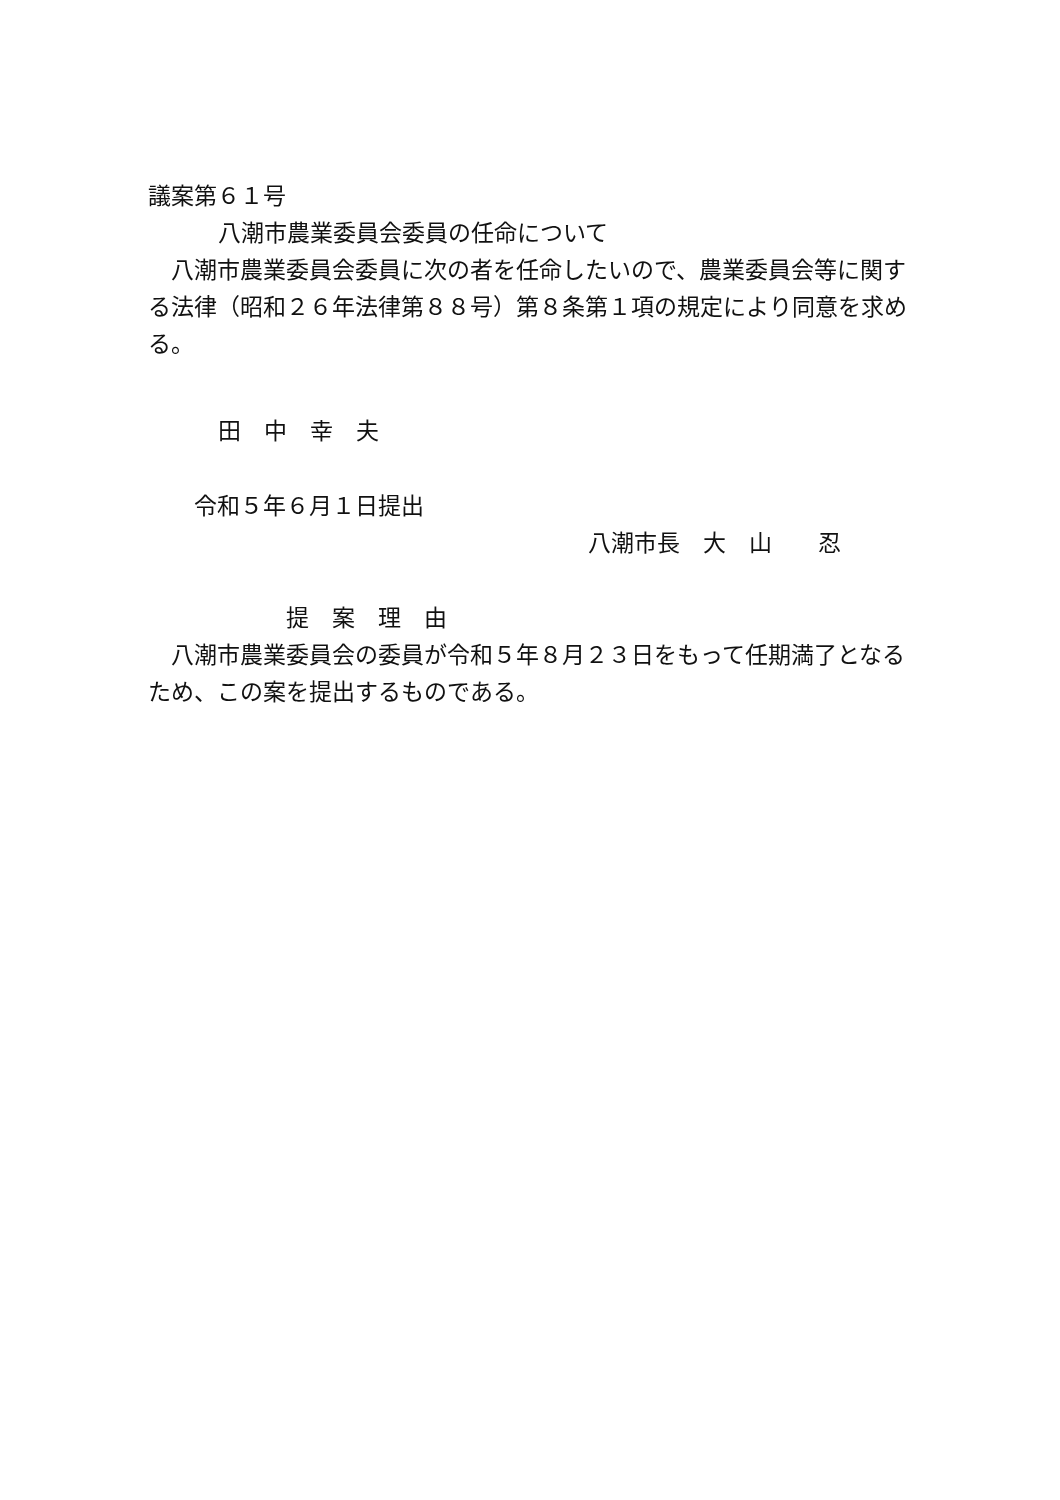議案第６１号
八潮市農業委員会委員の任命について
八潮市農業委員会委員に次の者を任命したいので、農業委員会等に関する法律（昭和２６年法律第８８号）第８条第１項の規定により同意を求める。
田　中　幸　夫
令和５年６月１日提出
八潮市長　大　山　　忍
提　案　理　由
八潮市農業委員会の委員が令和５年８月２３日をもって任期満了となるため、この案を提出するものである。